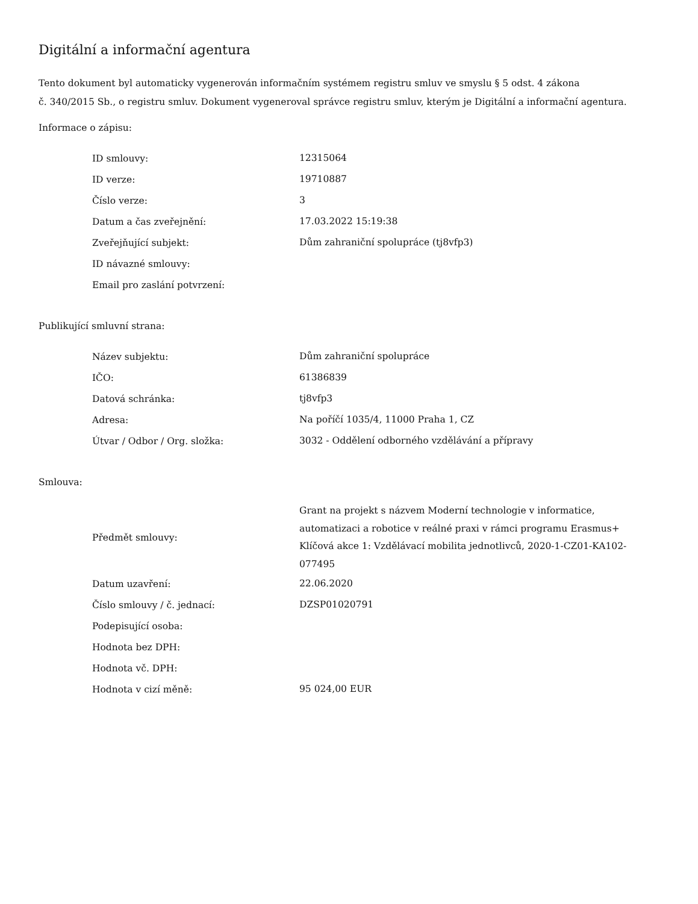Digitální a informační agentura
Tento dokument byl automaticky vygenerován informačním systémem registru smluv ve smyslu § 5 odst. 4 zákona
č. 340/2015 Sb., o registru smluv. Dokument vygeneroval správce registru smluv, kterým je Digitální a informační agentura.
Informace o zápisu:
| ID smlouvy: | 12315064 |
| ID verze: | 19710887 |
| Číslo verze: | 3 |
| Datum a čas zveřejnění: | 17.03.2022 15:19:38 |
| Zveřejňující subjekt: | Dům zahraniční spolupráce (tj8vfp3) |
| ID návazné smlouvy: | |
| Email pro zaslání potvrzení: | |
Publikující smluvní strana:
| Název subjektu: | Dům zahraniční spolupráce |
| IČO: | 61386839 |
| Datová schránka: | tj8vfp3 |
| Adresa: | Na poříčí 1035/4, 11000 Praha 1, CZ |
| Útvar / Odbor / Org. složka: | 3032 - Oddělení odborného vzdělávání a přípravy |
Smlouva:
| Předmět smlouvy: | Grant na projekt s názvem Moderní technologie v informatice, automatizaci a robotice v reálné praxi v rámci programu Erasmus+ Klíčová akce 1: Vzdělávací mobilita jednotlivců, 2020-1-CZ01-KA102-077495 |
| Datum uzavření: | 22.06.2020 |
| Číslo smlouvy / č. jednací: | DZSP01020791 |
| Podepisující osoba: | |
| Hodnota bez DPH: | |
| Hodnota vč. DPH: | |
| Hodnota v cizí měně: | 95 024,00 EUR |